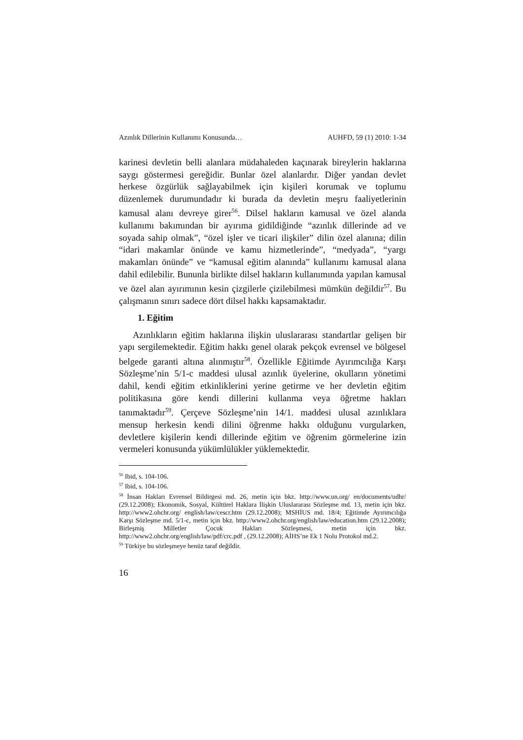Azınlık Dillerinin Kullanımı Konusunda… AUHFD, 59 (1) 2010: 1-34
karinesi devletin belli alanlara müdahaleden kaçınarak bireylerin haklarına saygı göstermesi gereğidir. Bunlar özel alanlardır. Diğer yandan devlet herkese özgürlük sağlayabilmek için kişileri korumak ve toplumu düzenlemek durumundadır ki burada da devletin meşru faaliyetlerinin kamusal alanı devreye girer<sup>56</sup>. Dilsel hakların kamusal ve özel alanda kullanımı bakımından bir ayırıma gidildiğinde “azınlık dillerinde ad ve soyada sahip olmak”, “özel işler ve ticari ilişkiler” dilin özel alanına; dilin “idari makamlar önünde ve kamu hizmetlerinde”, “medyada”, “yargı makamları önünde” ve “kamusal eğitim alanında” kullanımı kamusal alana dahil edilebilir. Bununla birlikte dilsel hakların kullanımında yapılan kamusal ve özel alan ayırımının kesin çizgilerle çizilebilmesi mümkün değildir<sup>57</sup>. Bu çalışmanın sınırı sadece dört dilsel hakkı kapsamaktadır.
1. Eğitim
Azınlıkların eğitim haklarına ilişkin uluslararası standartlar gelişen bir yapı sergilemektedir. Eğitim hakkı genel olarak pekçok evrensel ve bölgesel belgede garanti altına alınmıştır<sup>58</sup>. Özellikle Eğitimde Ayırımcılığa Karşı Sözleşme’nin 5/1-c maddesi ulusal azınlık üyelerine, okulların yönetimi dahil, kendi eğitim etkinliklerini yerine getirme ve her devletin eğitim politikasına göre kendi dillerini kullanma veya öğretme hakları tanımaktadır<sup>59</sup>. Çerçeve Sözleşme’nin 14/1. maddesi ulusal azınlıklara mensup herkesin kendi dilini öğrenme hakkı olduğunu vurgularken, devletlere kişilerin kendi dillerinde eğitim ve öğrenim görmelerine izin vermeleri konusunda yükümlülükler yüklemektedir.
<sup>56</sup> Ibid, s. 104-106.
<sup>57</sup> Ibid, s. 104-106.
<sup>58</sup> İnsan Hakları Evrensel Bildirgesi md. 26, metin için bkz. http://www.un.org/ en/documents/udhr/ (29.12.2008); Ekonomik, Sosyal, Kültürel Haklara İlişkin Uluslararası Sözleşme md. 13, metin için bkz. http://www2.ohchr.org/ english/law/cescr.htm (29.12.2008); MSHİUS md. 18/4; Eğitimde Ayırımcılığa Karşı Sözleşme md. 5/1-c, metin için bkz. http://www2.ohchr.org/english/law/education.htm (29.12.2008); Birleşmiş Milletler Çocuk Hakları Sözleşmesi, metin için bkz. http://www2.ohchr.org/english/law/pdf/crc.pdf , (29.12.2008); AİHS’ne Ek 1 Nolu Protokol md.2.
<sup>59</sup> Türkiye bu sözleşmeye henüz taraf değildir.
16